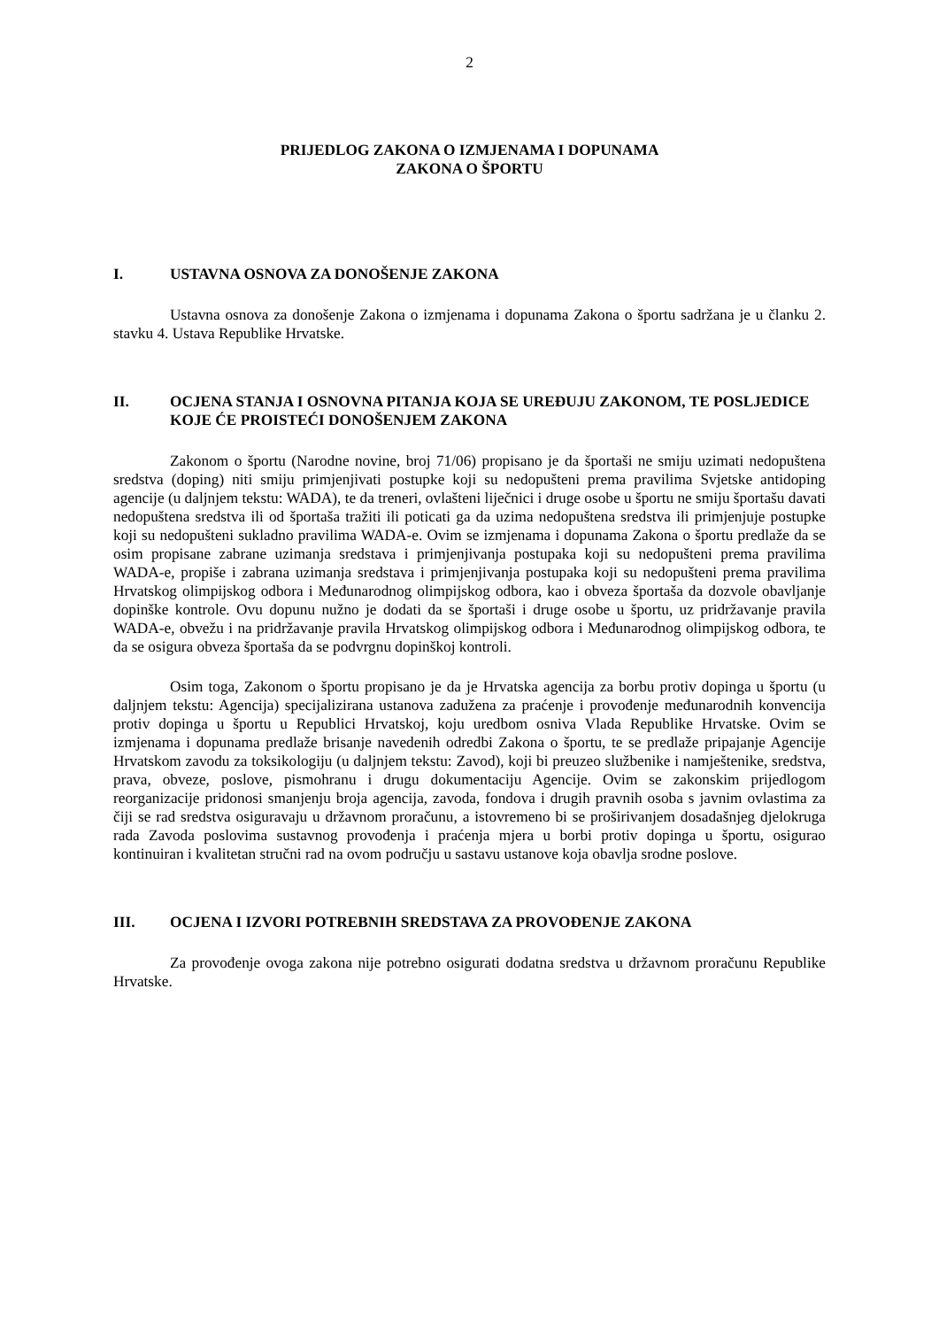2
PRIJEDLOG ZAKONA O IZMJENAMA I DOPUNAMA
ZAKONA O ŠPORTU
I. USTAVNA OSNOVA ZA DONOŠENJE ZAKONA
Ustavna osnova za donošenje Zakona o izmjenama i dopunama Zakona o športu sadržana je u članku 2. stavku 4. Ustava Republike Hrvatske.
II. OCJENA STANJA I OSNOVNA PITANJA KOJA SE UREĐUJU ZAKONOM, TE POSLJEDICE KOJE ĆE PROISTEĆI DONOŠENJEM ZAKONA
Zakonom o športu (Narodne novine, broj 71/06) propisano je da športaši ne smiju uzimati nedopuštena sredstva (doping) niti smiju primjenjivati postupke koji su nedopušteni prema pravilima Svjetske antidoping agencije (u daljnjem tekstu: WADA), te da treneri, ovlašteni liječnici i druge osobe u športu ne smiju športašu davati nedopuštena sredstva ili od športaša tražiti ili poticati ga da uzima nedopuštena sredstva ili primjenjuje postupke koji su nedopušteni sukladno pravilima WADA-e. Ovim se izmjenama i dopunama Zakona o športu predlaže da se osim propisane zabrane uzimanja sredstava i primjenjivanja postupaka koji su nedopušteni prema pravilima WADA-e, propiše i zabrana uzimanja sredstava i primjenjivanja postupaka koji su nedopušteni prema pravilima Hrvatskog olimpijskog odbora i Međunarodnog olimpijskog odbora, kao i obveza športaša da dozvole obavljanje dopinške kontrole. Ovu dopunu nužno je dodati da se športaši i druge osobe u športu, uz pridržavanje pravila WADA-e, obvežu i na pridržavanje pravila Hrvatskog olimpijskog odbora i Međunarodnog olimpijskog odbora, te da se osigura obveza športaša da se podvrgnu dopinškoj kontroli.
Osim toga, Zakonom o športu propisano je da je Hrvatska agencija za borbu protiv dopinga u športu (u daljnjem tekstu: Agencija) specijalizirana ustanova zadužena za praćenje i provođenje međunarodnih konvencija protiv dopinga u športu u Republici Hrvatskoj, koju uredbom osniva Vlada Republike Hrvatske. Ovim se izmjenama i dopunama predlaže brisanje navedenih odredbi Zakona o športu, te se predlaže pripajanje Agencije Hrvatskom zavodu za toksikologiju (u daljnjem tekstu: Zavod), koji bi preuzeo službenike i namještenike, sredstva, prava, obveze, poslove, pismohranu i drugu dokumentaciju Agencije. Ovim se zakonskim prijedlogom reorganizacije pridonosi smanjenju broja agencija, zavoda, fondova i drugih pravnih osoba s javnim ovlastima za čiji se rad sredstva osiguravaju u državnom proračunu, a istovremeno bi se proširivanjem dosadašnjeg djelokruga rada Zavoda poslovima sustavnog provođenja i praćenja mjera u borbi protiv dopinga u športu, osigurao kontinuiran i kvalitetan stručni rad na ovom području u sastavu ustanove koja obavlja srodne poslove.
III. OCJENA I IZVORI POTREBNIH SREDSTAVA ZA PROVOĐENJE ZAKONA
Za provođenje ovoga zakona nije potrebno osigurati dodatna sredstva u državnom proračunu Republike Hrvatske.